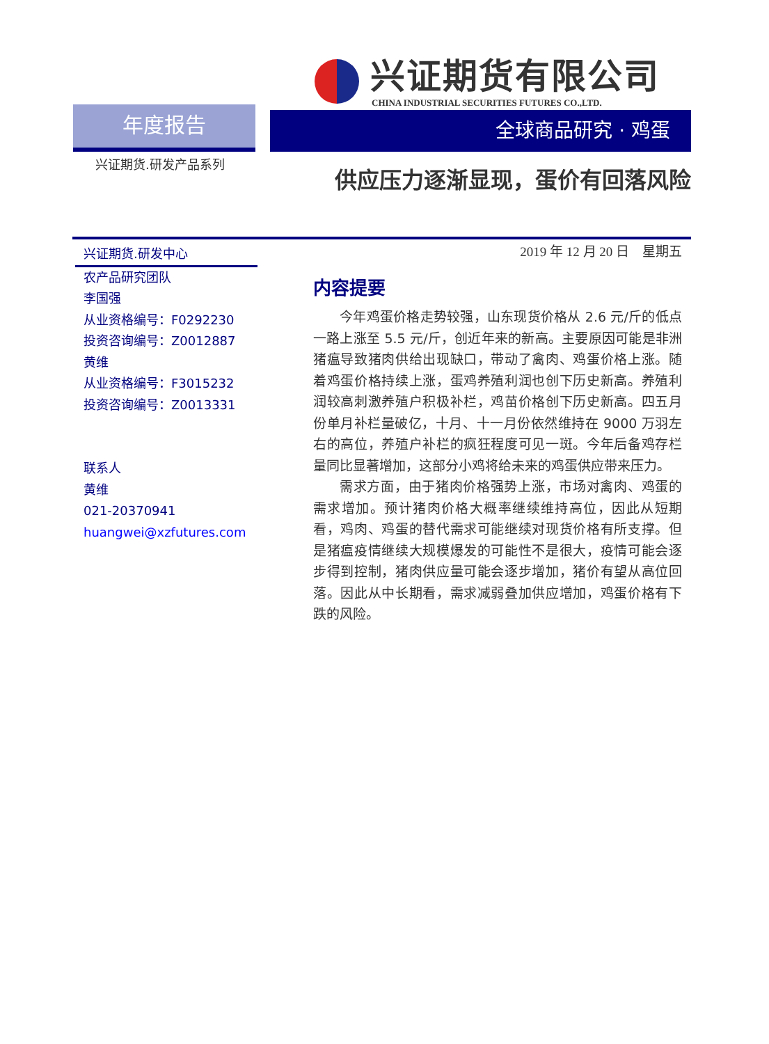兴证期货有限公司
CHINA INDUSTRIAL SECURITIES FUTURES CO.,LTD.
年度报告 全球商品研究 · 鸡蛋
兴证期货.研发产品系列 供应压力逐渐显现，蛋价有回落风险
兴证期货.研发中心
农产品研究团队
李国强
从业资格编号：F0292230
投资咨询编号：Z0012887
黄维
从业资格编号：F3015232
投资咨询编号：Z0013331
联系人
黄维
021-20370941
huangwei@xzfutures.com
2019 年 12 月 20 日　星期五
内容提要
今年鸡蛋价格走势较强，山东现货价格从 2.6 元/斤的低点一路上涨至 5.5 元/斤，创近年来的新高。主要原因可能是非洲猪瘟导致猪肉供给出现缺口，带动了禽肉、鸡蛋价格上涨。随着鸡蛋价格持续上涨，蛋鸡养殖利润也创下历史新高。养殖利润较高刺激养殖户积极补栏，鸡苗价格创下历史新高。四五月份单月补栏量破亿，十月、十一月份依然维持在 9000 万羽左右的高位，养殖户补栏的疯狂程度可见一斑。今年后备鸡存栏量同比显著增加，这部分小鸡将给未来的鸡蛋供应带来压力。
需求方面，由于猪肉价格强势上涨，市场对禽肉、鸡蛋的需求增加。预计猪肉价格大概率继续维持高位，因此从短期看，鸡肉、鸡蛋的替代需求可能继续对现货价格有所支撑。但是猪瘟疫情继续大规模爆发的可能性不是很大，疫情可能会逐步得到控制，猪肉供应量可能会逐步增加，猪价有望从高位回落。因此从中长期看，需求减弱叠加供应增加，鸡蛋价格有下跌的风险。